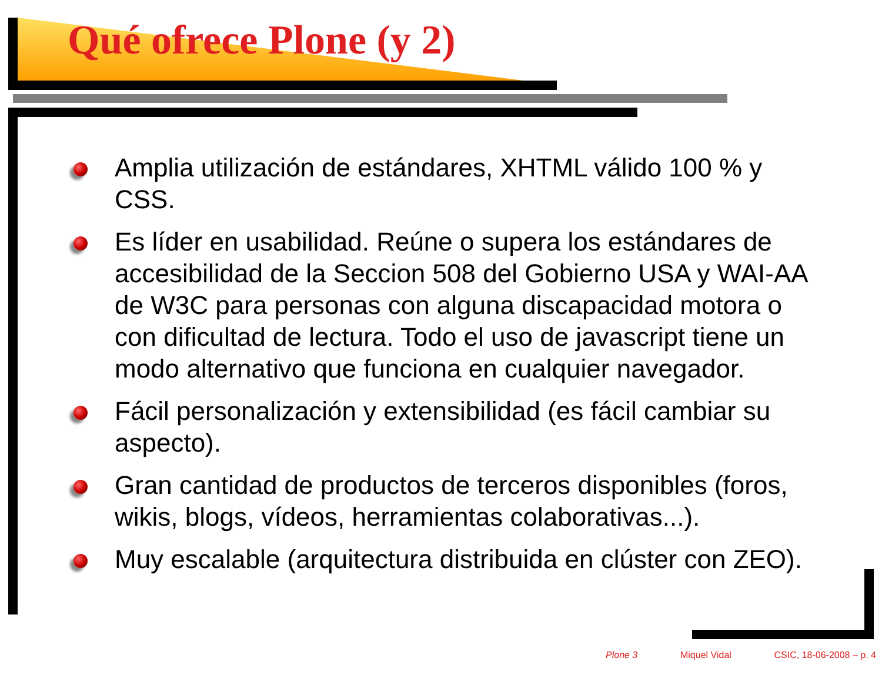Qué ofrece Plone (y 2)
Amplia utilización de estándares, XHTML válido 100 % y CSS.
Es líder en usabilidad. Reúne o supera los estándares de accesibilidad de la Seccion 508 del Gobierno USA y WAI-AA de W3C para personas con alguna discapacidad motora o con dificultad de lectura. Todo el uso de javascript tiene un modo alternativo que funciona en cualquier navegador.
Fácil personalización y extensibilidad (es fácil cambiar su aspecto).
Gran cantidad de productos de terceros disponibles (foros, wikis, blogs, vídeos, herramientas colaborativas...).
Muy escalable (arquitectura distribuida en clúster con ZEO).
Plone 3 Miquel Vidal CSIC, 18-06-2008 – p. 4